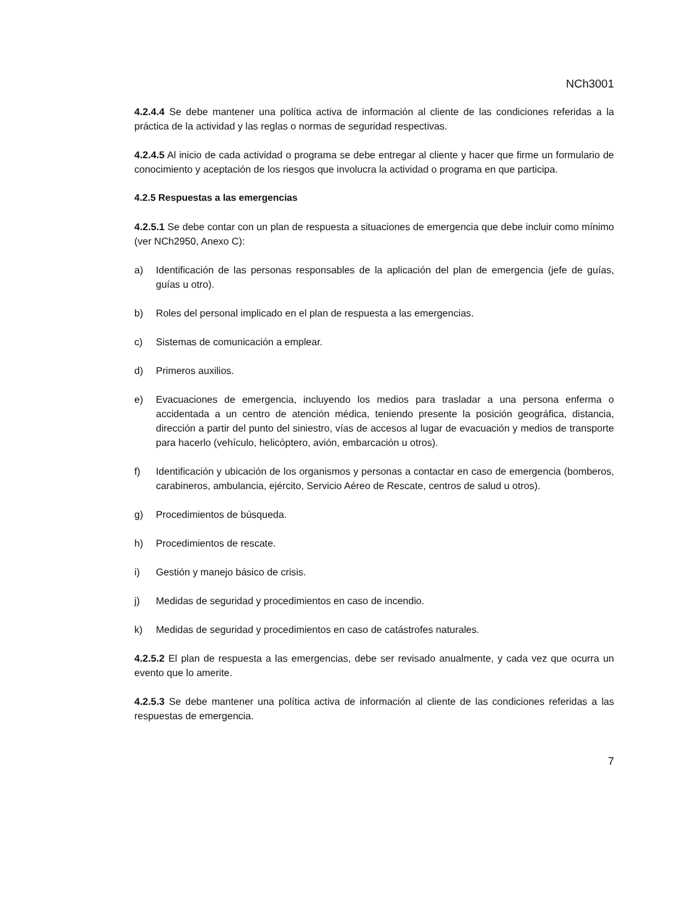NCh3001
4.2.4.4 Se debe mantener una política activa de información al cliente de las condiciones referidas a la práctica de la actividad y las reglas o normas de seguridad respectivas.
4.2.4.5 Al inicio de cada actividad o programa se debe entregar al cliente y hacer que firme un formulario de conocimiento y aceptación de los riesgos que involucra la actividad o programa en que participa.
4.2.5 Respuestas a las emergencias
4.2.5.1 Se debe contar con un plan de respuesta a situaciones de emergencia que debe incluir como mínimo (ver NCh2950, Anexo C):
a) Identificación de las personas responsables de la aplicación del plan de emergencia (jefe de guías, guías u otro).
b) Roles del personal implicado en el plan de respuesta a las emergencias.
c) Sistemas de comunicación a emplear.
d) Primeros auxilios.
e) Evacuaciones de emergencia, incluyendo los medios para trasladar a una persona enferma o accidentada a un centro de atención médica, teniendo presente la posición geográfica, distancia, dirección a partir del punto del siniestro, vías de accesos al lugar de evacuación y medios de transporte para hacerlo (vehículo, helicóptero, avión, embarcación u otros).
f) Identificación y ubicación de los organismos y personas a contactar en caso de emergencia (bomberos, carabineros, ambulancia, ejército, Servicio Aéreo de Rescate, centros de salud u otros).
g) Procedimientos de búsqueda.
h) Procedimientos de rescate.
i) Gestión y manejo básico de crisis.
j) Medidas de seguridad y procedimientos en caso de incendio.
k) Medidas de seguridad y procedimientos en caso de catástrofes naturales.
4.2.5.2 El plan de respuesta a las emergencias, debe ser revisado anualmente, y cada vez que ocurra un evento que lo amerite.
4.2.5.3 Se debe mantener una política activa de información al cliente de las condiciones referidas a las respuestas de emergencia.
7